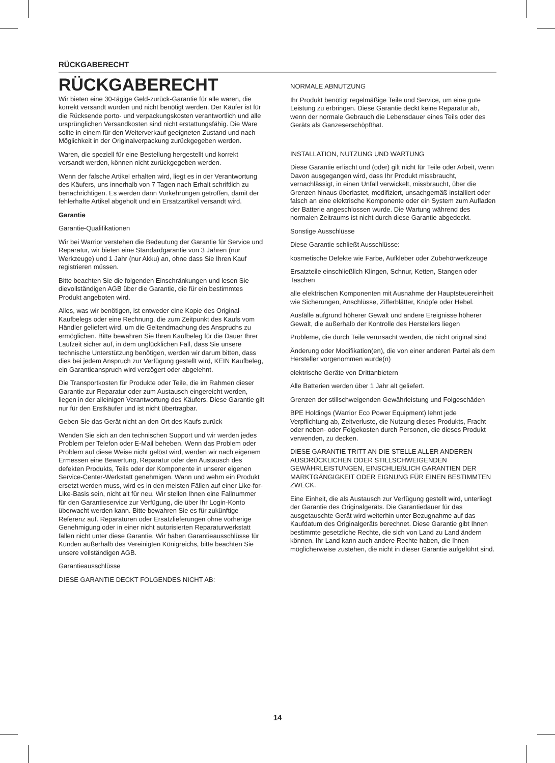RÜCKGABERECHT
RÜCKGABERECHT
Wir bieten eine 30-tägige Geld-zurück-Garantie für alle waren, die korrekt versandt wurden und nicht benötigt werden. Der Käufer ist für die Rücksende porto- und verpackungskosten verantwortlich und alle ursprünglichen Versandkosten sind nicht erstattungsfähig. Die Ware sollte in einem für den Weiterverkauf geeigneten Zustand und nach Möglichkeit in der Originalverpackung zurückgegeben werden.
Waren, die speziell für eine Bestellung hergestellt und korrekt versandt werden, können nicht zurückgegeben werden.
Wenn der falsche Artikel erhalten wird, liegt es in der Verantwortung des Käufers, uns innerhalb von 7 Tagen nach Erhalt schriftlich zu benachrichtigen. Es werden dann Vorkehrungen getroffen, damit der fehlerhafte Artikel abgeholt und ein Ersatzartikel versandt wird.
Garantie
Garantie-Qualifikationen
Wir bei Warrior verstehen die Bedeutung der Garantie für Service und Reparatur, wir bieten eine Standardgarantie von 3 Jahren (nur Werkzeuge) und 1 Jahr (nur Akku) an, ohne dass Sie Ihren Kauf registrieren müssen.
Bitte beachten Sie die folgenden Einschränkungen und lesen Sie dievollständigen AGB über die Garantie, die für ein bestimmtes Produkt angeboten wird.
Alles, was wir benötigen, ist entweder eine Kopie des Original-Kaufbelegs oder eine Rechnung, die zum Zeitpunkt des Kaufs vom Händler geliefert wird, um die Geltendmachung des Anspruchs zu ermöglichen. Bitte bewahren Sie Ihren Kaufbeleg für die Dauer Ihrer Laufzeit sicher auf, in dem unglücklichen Fall, dass Sie unsere technische Unterstützung benötigen, werden wir darum bitten, dass dies bei jedem Anspruch zur Verfügung gestellt wird, KEIN Kaufbeleg, ein Garantieanspruch wird verzögert oder abgelehnt.
Die Transportkosten für Produkte oder Teile, die im Rahmen dieser Garantie zur Reparatur oder zum Austausch eingereicht werden, liegen in der alleinigen Verantwortung des Käufers. Diese Garantie gilt nur für den Erstkäufer und ist nicht übertragbar.
Geben Sie das Gerät nicht an den Ort des Kaufs zurück
Wenden Sie sich an den technischen Support und wir werden jedes Problem per Telefon oder E-Mail beheben. Wenn das Problem oder Problem auf diese Weise nicht gelöst wird, werden wir nach eigenem Ermessen eine Bewertung, Reparatur oder den Austausch des defekten Produkts, Teils oder der Komponente in unserer eigenen Service-Center-Werkstatt genehmigen. Wann und wehm ein Produkt ersetzt werden muss, wird es in den meisten Fällen auf einer Like-for-Like-Basis sein, nicht alt für neu. Wir stellen Ihnen eine Fallnummer für den Garantieservice zur Verfügung, die über Ihr Login-Konto überwacht werden kann. Bitte bewahren Sie es für zukünftige Referenz auf. Reparaturen oder Ersatzlieferungen ohne vorherige Genehmigung oder in einer nicht autorisierten Reparaturwerkstatt fallen nicht unter diese Garantie. Wir haben Garantieausschlüsse für Kunden außerhalb des Vereinigten Königreichs, bitte beachten Sie unsere vollständigen AGB.
Garantieausschlüsse
DIESE GARANTIE DECKT FOLGENDES NICHT AB:
NORMALE ABNUTZUNG
Ihr Produkt benötigt regelmäßige Teile und Service, um eine gute Leistung zu erbringen. Diese Garantie deckt keine Reparatur ab, wenn der normale Gebrauch die Lebensdauer eines Teils oder des Geräts als Ganzeserschöpfthat.
INSTALLATION, NUTZUNG UND WARTUNG
Diese Garantie erlischt und (oder) gilt nicht für Teile oder Arbeit, wenn Davon ausgegangen wird, dass Ihr Produkt missbraucht, vernachlässigt, in einen Unfall verwickelt, missbraucht, über die Grenzen hinaus überlastet, modifiziert, unsachgemäß installiert oder falsch an eine elektrische Komponente oder ein System zum Aufladen der Batterie angeschlossen wurde. Die Wartung während des normalen Zeitraums ist nicht durch diese Garantie abgedeckt.
Sonstige Ausschlüsse
Diese Garantie schließt Ausschlüsse:
kosmetische Defekte wie Farbe, Aufkleber oder Zubehörwerkzeuge
Ersatzteile einschließlich Klingen, Schnur, Ketten, Stangen oder Taschen
alle elektrischen Komponenten mit Ausnahme der Hauptsteuereinheit wie Sicherungen, Anschlüsse, Zifferblätter, Knöpfe oder Hebel.
Ausfälle aufgrund höherer Gewalt und andere Ereignisse höherer Gewalt, die außerhalb der Kontrolle des Herstellers liegen
Probleme, die durch Teile verursacht werden, die nicht original sind
Änderung oder Modifikation(en), die von einer anderen Partei als dem Hersteller vorgenommen wurde(n)
elektrische Geräte von Drittanbietern
Alle Batterien werden über 1 Jahr alt geliefert.
Grenzen der stillschweigenden Gewährleistung und Folgeschäden
BPE Holdings (Warrior Eco Power Equipment) lehnt jede Verpflichtung ab, Zeitverluste, die Nutzung dieses Produkts, Fracht oder neben- oder Folgekosten durch Personen, die dieses Produkt verwenden, zu decken.
DIESE GARANTIE TRITT AN DIE STELLE ALLER ANDEREN AUSDRÜCKLICHEN ODER STILLSCHWEIGENDEN GEWÄHRLEISTUNGEN, EINSCHLIEßLICH GARANTIEN DER MARKTGÄNGIGKEIT ODER EIGNUNG FÜR EINEN BESTIMMTEN ZWECK.
Eine Einheit, die als Austausch zur Verfügung gestellt wird, unterliegt der Garantie des Originalgeräts. Die Garantiedauer für das ausgetauschte Gerät wird weiterhin unter Bezugnahme auf das Kaufdatum des Originalgeräts berechnet. Diese Garantie gibt Ihnen bestimmte gesetzliche Rechte, die sich von Land zu Land ändern können. Ihr Land kann auch andere Rechte haben, die Ihnen möglicherweise zustehen, die nicht in dieser Garantie aufgeführt sind.
14